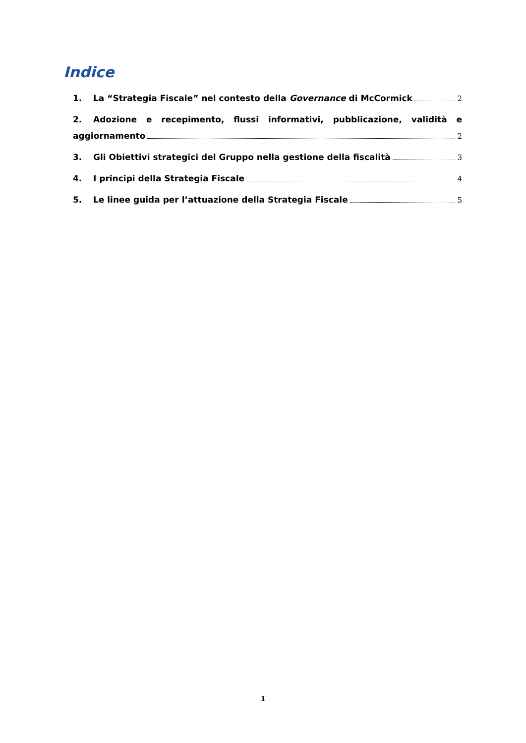Indice
1. La “Strategia Fiscale” nel contesto della Governance di McCormick 2
2. Adozione e recepimento, flussi informativi, pubblicazione, validità e
aggiornamento 2
3. Gli Obiettivi strategici del Gruppo nella gestione della fiscalità 3
4. I principi della Strategia Fiscale 4
5. Le linee guida per l’attuazione della Strategia Fiscale 5
1